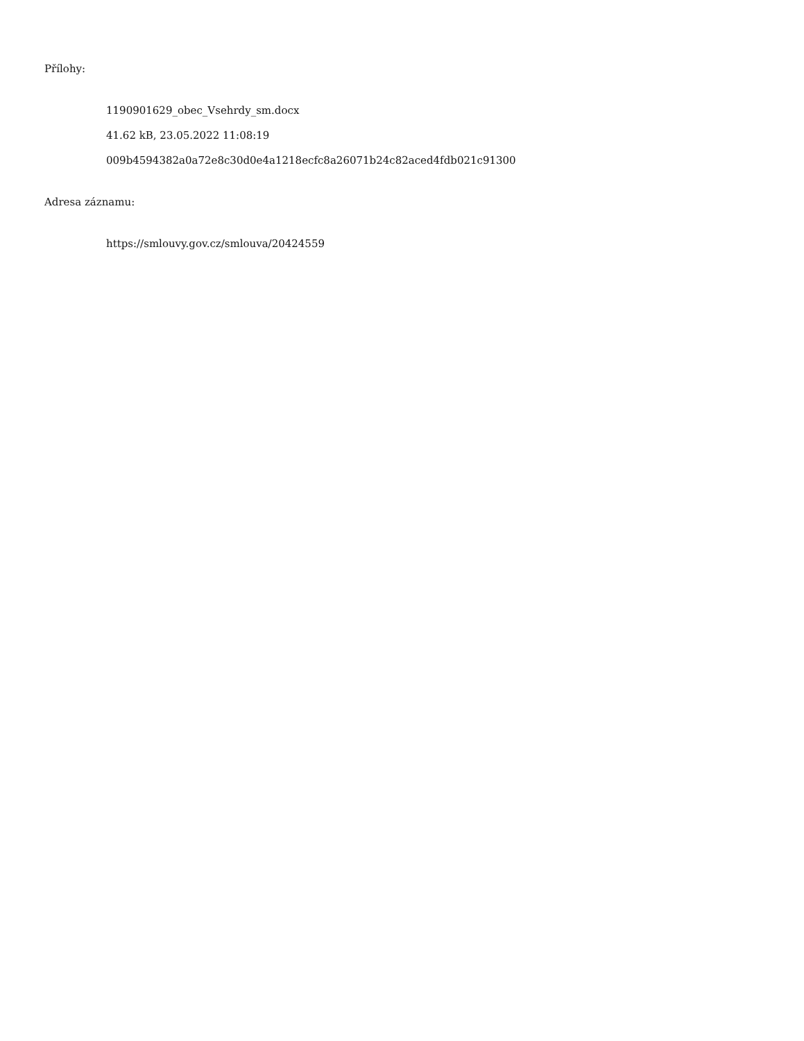Přílohy:
1190901629_obec_Vsehrdy_sm.docx
41.62 kB, 23.05.2022 11:08:19
009b4594382a0a72e8c30d0e4a1218ecfc8a26071b24c82aced4fdb021c91300
Adresa záznamu:
https://smlouvy.gov.cz/smlouva/20424559